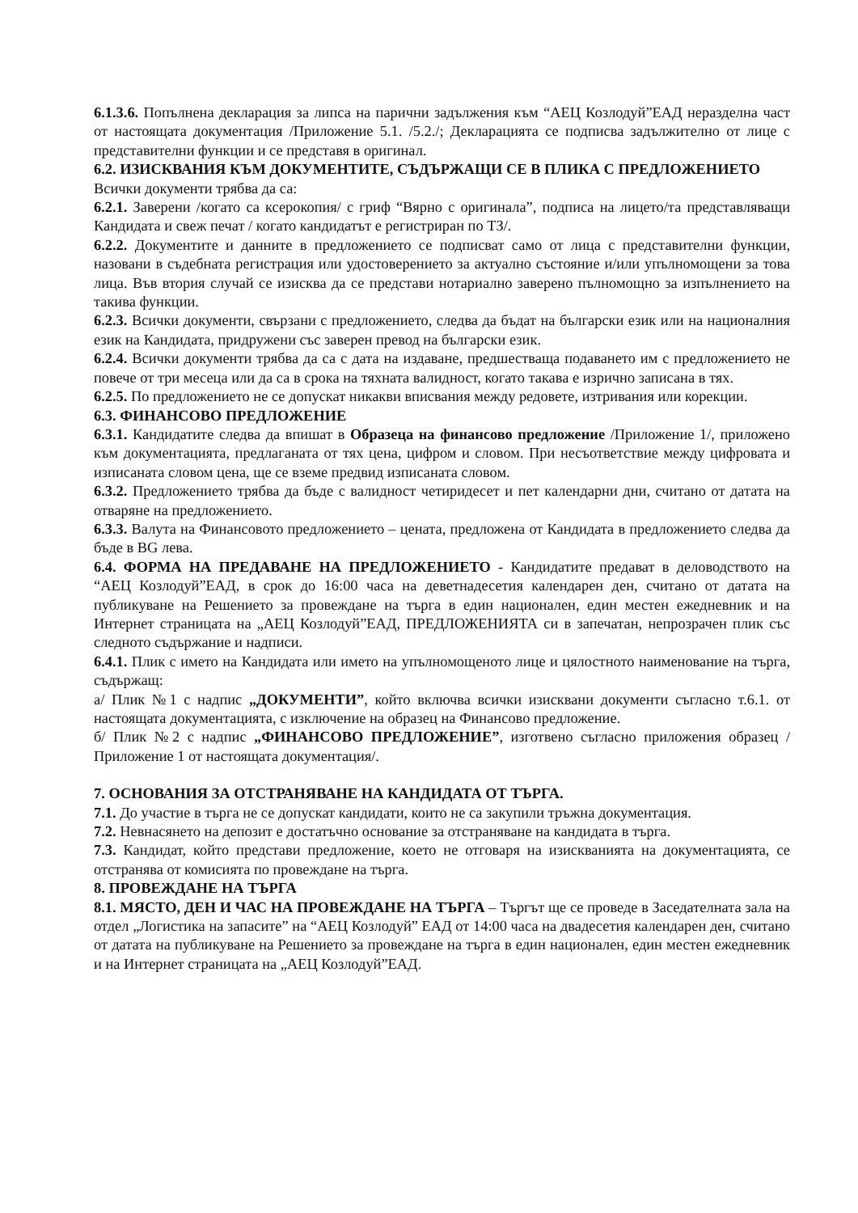6.1.3.6. Попълнена декларация за липса на парични задължения към “АЕЦ Козлодуй”ЕАД неразделна част от настоящата документация /Приложение 5.1. /5.2./; Декларацията се подписва задължително от лице с представителни функции и се представя в оригинал.
6.2. ИЗИСКВАНИЯ КЪМ ДОКУМЕНТИТЕ, СЪДЪРЖАЩИ СЕ В ПЛИКА С ПРЕДЛОЖЕНИЕТО
Всички документи трябва да са:
6.2.1. Заверени /когато са ксерокопия/ с гриф “Вярно с оригинала”, подписа на лицето/та представляващи Кандидата и свеж печат / когато кандидатът е регистриран по ТЗ/.
6.2.2. Документите и данните в предложението се подписват само от лица с представителни функции, назовани в съдебната регистрация или удостоверението за актуално състояние и/или упълномощени за това лица. Във втория случай се изисква да се представи нотариално заверено пълномощно за изпълнението на такива функции.
6.2.3. Всички документи, свързани с предложението, следва да бъдат на български език или на националния език на Кандидата, придружени със заверен превод на български език.
6.2.4. Всички документи трябва да са с дата на издаване, предшестваща подаването им с предложението не повече от три месеца или да са в срока на тяхната валидност, когато такава е изрично записана в тях.
6.2.5. По предложението не се допускат никакви вписвания между редовете, изтривания или корекции.
6.3. ФИНАНСОВО ПРЕДЛОЖЕНИЕ
6.3.1. Кандидатите следва да впишат в Образеца на финансово предложение /Приложение 1/, приложено към документацията, предлаганата от тях цена, цифром и словом. При несъответствие между цифровата и изписаната словом цена, ще се вземе предвид изписаната словом.
6.3.2. Предложението трябва да бъде с валидност четиридесет и пет календарни дни, считано от датата на отваряне на предложението.
6.3.3. Валута на Финансовото предложението – цената, предложена от Кандидата в предложението следва да бъде в BG лева.
6.4. ФОРМА НА ПРЕДАВАНЕ НА ПРЕДЛОЖЕНИЕТО - Кандидатите предават в деловодството на “АЕЦ Козлодуй”ЕАД, в срок до 16:00 часа на деветнадесетия календарен ден, считано от датата на публикуване на Решението за провеждане на търга в един национален, един местен ежедневник и на Интернет страницата на „АЕЦ Козлодуй”ЕАД, ПРЕДЛОЖЕНИЯТА си в запечатан, непрозрачен плик със следното съдържание и надписи.
6.4.1. Плик с името на Кандидата или името на упълномощеното лице и цялостното наименование на търга, съдържащ:
а/ Плик №1 с надпис „ДОКУМЕНТИ”, който включва всички изисквани документи съгласно т.6.1. от настоящата документацията, с изключение на образец на Финансово предложение.
б/ Плик №2 с надпис „ФИНАНСОВО ПРЕДЛОЖЕНИЕ”, изготвено съгласно приложения образец /Приложение 1 от настоящата документация/.
7. ОСНОВАНИЯ ЗА ОТСТРАНЯВАНЕ НА КАНДИДАТА ОТ ТЪРГА.
7.1. До участие в търга не се допускат кандидати, които не са закупили тръжна документация.
7.2. Невнасянето на депозит е достатъчно основание за отстраняване на кандидата в търга.
7.3. Кандидат, който представи предложение, което не отговаря на изискванията на документацията, се отстранява от комисията по провеждане на търга.
8. ПРОВЕЖДАНЕ НА ТЪРГА
8.1. МЯСТО, ДЕН И ЧАС НА ПРОВЕЖДАНЕ НА ТЪРГА – Търгът ще се проведе в Заседателната зала на отдел „Логистика на запасите” на “АЕЦ Козлодуй” ЕАД от 14:00 часа на двадесетия календарен ден, считано от датата на публикуване на Решението за провеждане на търга в един национален, един местен ежедневник и на Интернет страницата на „АЕЦ Козлодуй”ЕАД.